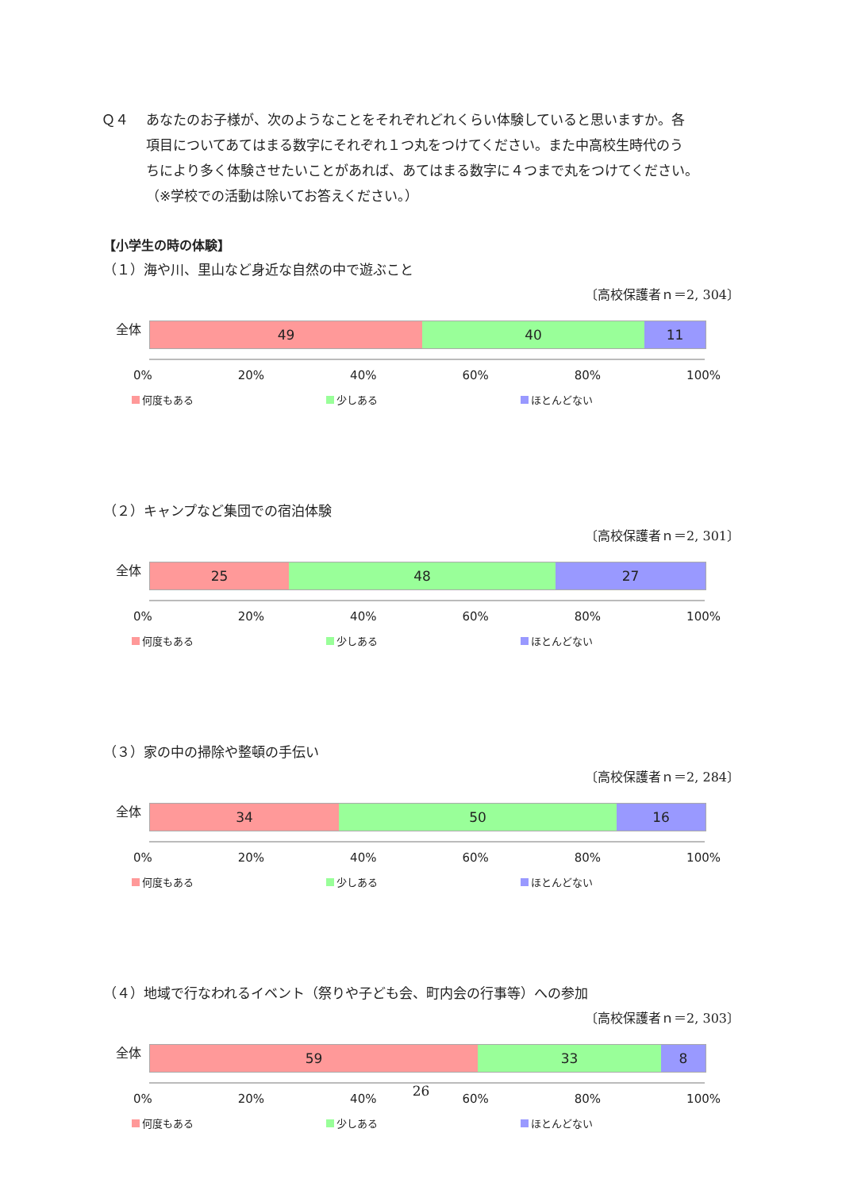Ｑ４　 あなたのお子様が、次のようなことをそれぞれどれくらい体験していると思いますか。各
項目についてあてはまる数字にそれぞれ１つ丸をつけてください。また中高校生時代のう
ちにより多く体験させたいことがあれば、あてはまる数字に４つまで丸をつけてください。
（※学校での活動は除いてお答えください。）
【小学生の時の体験】
（１）海や川、里山など身近な自然の中で遊ぶこと
〔高校保護者ｎ＝2, 304〕
全体
49 40 11
0% 20% 40% 60% 80% 100%
何度もある 少しある ほとんどない
（２）キャンプなど集団での宿泊体験
〔高校保護者ｎ＝2, 301〕
全体
25 48 27
0% 20% 40% 60% 80% 100%
何度もある 少しある ほとんどない
（３）家の中の掃除や整頓の手伝い
〔高校保護者ｎ＝2, 284〕
全体
34 50 16
0% 20% 40% 60% 80% 100%
何度もある 少しある ほとんどない
（４）地域で行なわれるイベント（祭りや子ども会、町内会の行事等）への参加
〔高校保護者ｎ＝2, 303〕
全体
59 33 8
0% 20% 40% 60% 80% 100%
何度もある 少しある ほとんどない
26